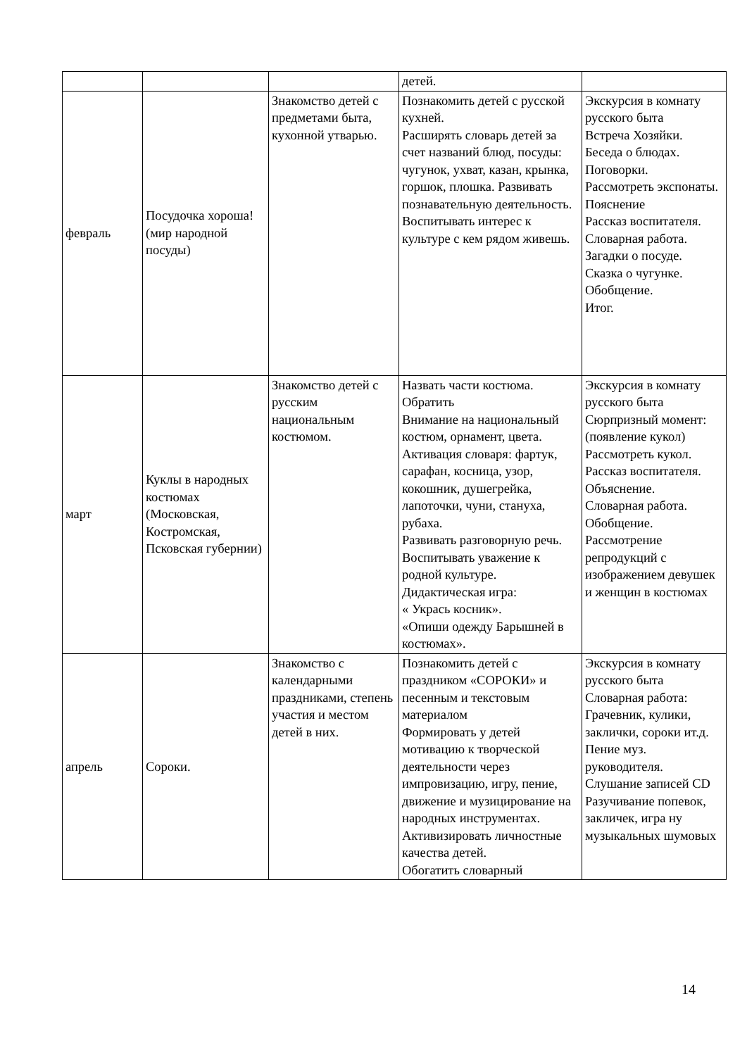| | | | детей. | |
| февраль | Посудочка хороша! (мир народной посуды) | Знакомство детей с предметами быта, кухонной утварью. | Познакомить детей с русской кухней. Расширять словарь детей за счет названий блюд, посуды: чугунок, ухват, казан, крынка, горшок, плошка. Развивать познавательную деятельность. Воспитывать интерес к культуре с кем рядом живешь. | Экскурсия в комнату русского быта Встреча Хозяйки. Беседа о блюдах. Поговорки. Рассмотреть экспонаты. Пояснение Рассказ воспитателя. Словарная работа. Загадки о посуде. Сказка о чугунке. Обобщение. Итог. |
| март | Куклы в народных костюмах (Московская, Костромская, Псковская губернии) | Знакомство детей с русским национальным костюмом. | Назвать части костюма. Обратить Внимание на национальный костюм, орнамент, цвета. Активация словаря: фартук, сарафан, косница, узор, кокошник, душегрейка, лапоточки, чуни, стануха, рубаха. Развивать разговорную речь. Воспитывать уважение к родной культуре. Дидактическая игра: « Укрась косник». «Опиши одежду Барышней в костюмах». | Экскурсия в комнату русского быта Сюрпризный момент: (появление кукол) Рассмотреть кукол. Рассказ воспитателя. Объяснение. Словарная работа. Обобщение. Рассмотрение репродукций с изображением девушек и женщин в костюмах |
| апрель | Сороки. | Знакомство с календарными праздниками, степень участия и местом детей в них. | Познакомить детей с праздником «СОРОКИ» и песенным и текстовым материалом Формировать у детей мотивацию к творческой деятельности через импровизацию, игру, пение, движение и музицирование на народных инструментах. Активизировать личностные качества детей. Обогатить словарный | Экскурсия в комнату русского быта Словарная работа: Грачевник, кулики, заклички, сороки ит.д. Пение муз. руководителя. Слушание записей CD Разучивание попевок, закличек, игра ну музыкальных шумовых |
14